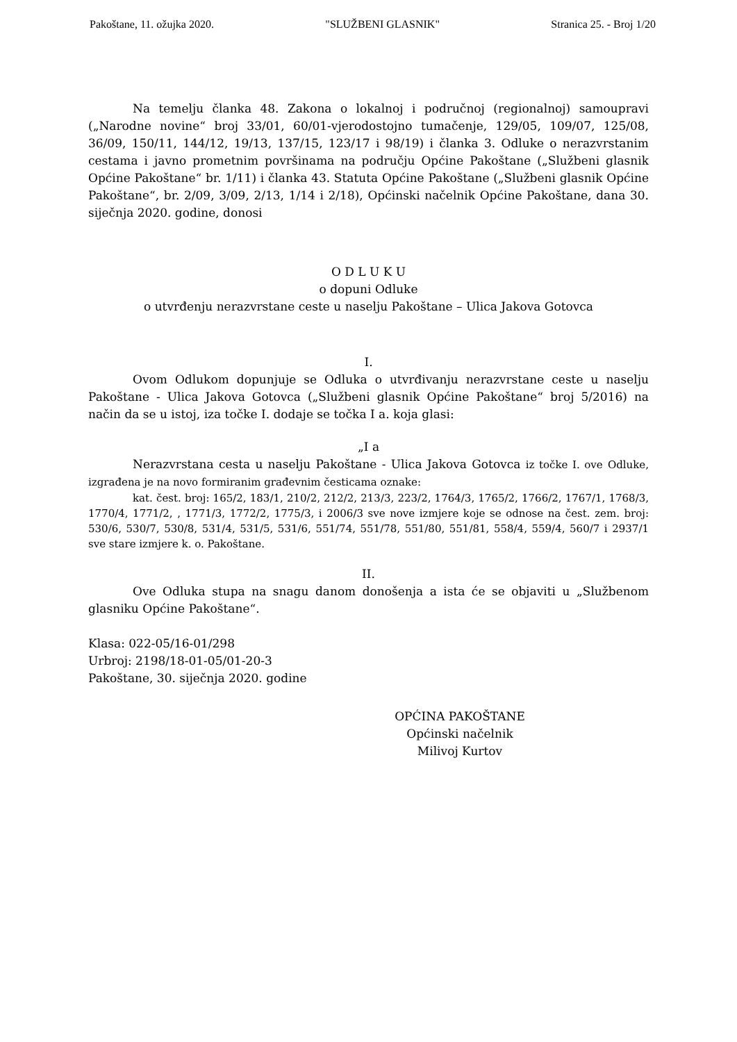Pakoštane, 11. ožujka 2020. "SLUŽBENI GLASNIK" Stranica 25. - Broj 1/20
Na temelju članka 48. Zakona o lokalnoj i područnoj (regionalnoj) samoupravi („Narodne novine“ broj 33/01, 60/01-vjerodostojno tumačenje, 129/05, 109/07, 125/08, 36/09, 150/11, 144/12, 19/13, 137/15, 123/17 i 98/19) i članka 3. Odluke o nerazvrstanim cestama i javno prometnim površinama na području Općine Pakoštane („Službeni glasnik Općine Pakoštane“ br. 1/11) i članka 43. Statuta Općine Pakoštane („Službeni glasnik Općine Pakoštane“, br. 2/09, 3/09, 2/13, 1/14 i 2/18), Općinski načelnik Općine Pakoštane, dana 30. siječnja 2020. godine, donosi
O D L U K U
o dopuni Odluke
o utvrđenju nerazvrstane ceste u naselju Pakoštane – Ulica Jakova Gotovca
I.
Ovom Odlukom dopunjuje se Odluka o utvrđivanju nerazvrstane ceste u naselju Pakoštane - Ulica Jakova Gotovca („Službeni glasnik Općine Pakoštane“ broj 5/2016) na način da se u istoj, iza točke I. dodaje se točka I a. koja glasi:
„I a
Nerazvrstana cesta u naselju Pakoštane - Ulica Jakova Gotovca iz točke I. ove Odluke, izgrađena je na novo formiranim građevnim česticama oznake:
kat. čest. broj: 165/2, 183/1, 210/2, 212/2, 213/3, 223/2, 1764/3, 1765/2, 1766/2, 1767/1, 1768/3, 1770/4, 1771/2, , 1771/3, 1772/2, 1775/3, i 2006/3 sve nove izmjere koje se odnose na čest. zem. broj: 530/6, 530/7, 530/8, 531/4, 531/5, 531/6, 551/74, 551/78, 551/80, 551/81, 558/4, 559/4, 560/7 i 2937/1 sve stare izmjere k. o. Pakoštane.
II.
Ove Odluka stupa na snagu danom donošenja a ista će se objaviti u „Službenom glasniku Općine Pakoštane“.
Klasa: 022-05/16-01/298
Urbroj: 2198/18-01-05/01-20-3
Pakoštane, 30. siječnja 2020. godine
OPĆINA PAKOŠTANE
Općinski načelnik
Milivoj Kurtov